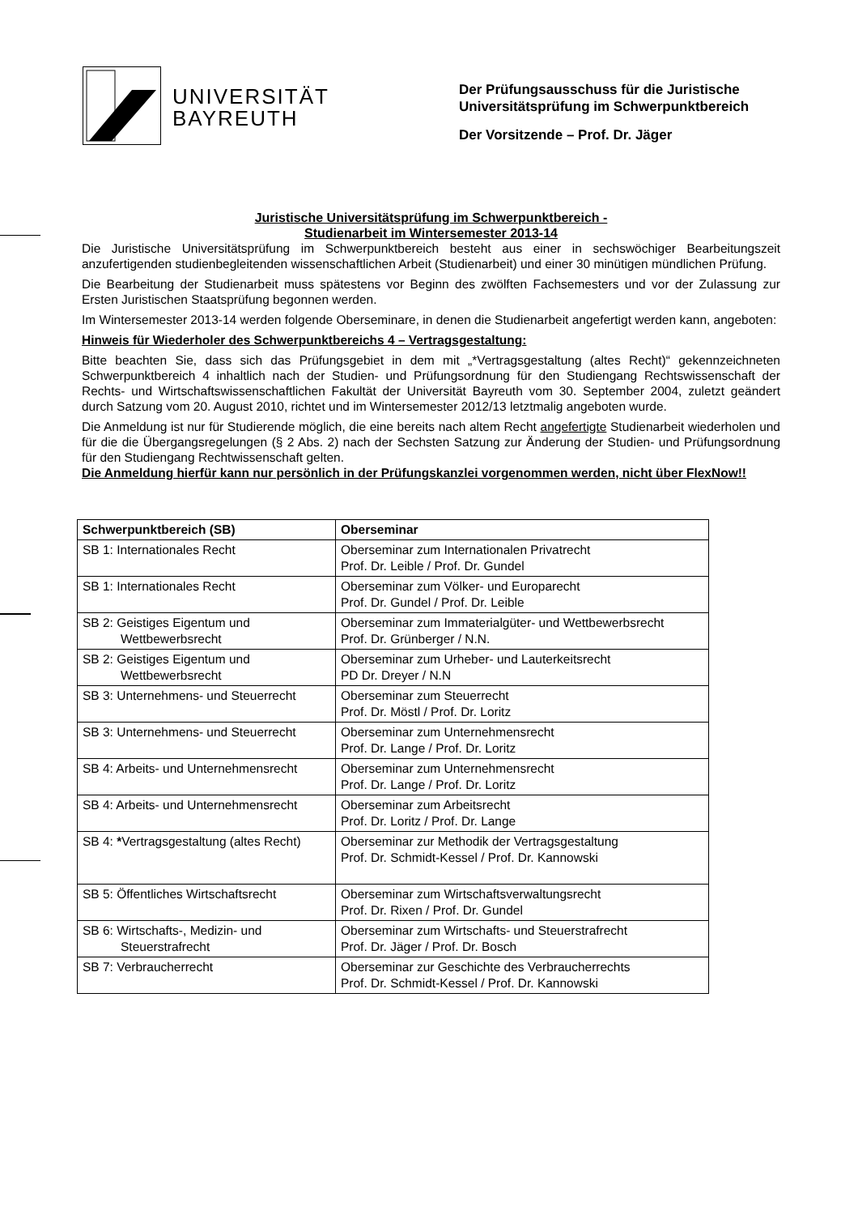UNIVERSITÄT
BAYREUTH
Der Prüfungsausschuss für die Juristische
Universitätsprüfung im Schwerpunktbereich
Der Vorsitzende – Prof. Dr. Jäger
Juristische Universitätsprüfung im Schwerpunktbereich -
Studienarbeit im Wintersemester 2013-14
Die Juristische Universitätsprüfung im Schwerpunktbereich besteht aus einer in sechswöchiger Bearbeitungszeit anzufertigenden studienbegleitenden wissenschaftlichen Arbeit (Studienarbeit) und einer 30 minütigen mündlichen Prüfung.
Die Bearbeitung der Studienarbeit muss spätestens vor Beginn des zwölften Fachsemesters und vor der Zulassung zur Ersten Juristischen Staatsprüfung begonnen werden.
Im Wintersemester 2013-14 werden folgende Oberseminare, in denen die Studienarbeit angefertigt werden kann, angeboten:
Hinweis für Wiederholer des Schwerpunktbereichs 4 – Vertragsgestaltung:
Bitte beachten Sie, dass sich das Prüfungsgebiet in dem mit „*Vertragsgestaltung (altes Recht)“ gekennzeichneten Schwerpunktbereich 4 inhaltlich nach der Studien- und Prüfungsordnung für den Studiengang Rechtswissenschaft der Rechts- und Wirtschaftswissenschaftlichen Fakultät der Universität Bayreuth vom 30. September 2004, zuletzt geändert durch Satzung vom 20. August 2010, richtet und im Wintersemester 2012/13 letztmalig angeboten wurde.
Die Anmeldung ist nur für Studierende möglich, die eine bereits nach altem Recht angefertigte Studienarbeit wiederholen und für die die Übergangsregelungen (§ 2 Abs. 2) nach der Sechsten Satzung zur Änderung der Studien- und Prüfungsordnung für den Studiengang Rechtwissenschaft gelten.
Die Anmeldung hierfür kann nur persönlich in der Prüfungskanzlei vorgenommen werden, nicht über FlexNow!!
| Schwerpunktbereich (SB) | Oberseminar |
| --- | --- |
| SB 1: Internationales Recht | Oberseminar zum Internationalen Privatrecht Prof. Dr. Leible / Prof. Dr. Gundel |
| SB 1: Internationales Recht | Oberseminar zum Völker- und Europarecht Prof. Dr. Gundel / Prof. Dr. Leible |
| SB 2: Geistiges Eigentum und Wettbewerbsrecht | Oberseminar zum Immaterialgüter- und Wettbewerbsrecht Prof. Dr. Grünberger / N.N. |
| SB 2: Geistiges Eigentum und Wettbewerbsrecht | Oberseminar zum Urheber- und Lauterkeitsrecht PD Dr. Dreyer / N.N |
| SB 3: Unternehmens- und Steuerrecht | Oberseminar zum Steuerrecht Prof. Dr. Möstl / Prof. Dr. Loritz |
| SB 3: Unternehmens- und Steuerrecht | Oberseminar zum Unternehmensrecht Prof. Dr. Lange / Prof. Dr. Loritz |
| SB 4: Arbeits- und Unternehmensrecht | Oberseminar zum Unternehmensrecht Prof. Dr. Lange / Prof. Dr. Loritz |
| SB 4: Arbeits- und Unternehmensrecht | Oberseminar zum Arbeitsrecht Prof. Dr. Loritz / Prof. Dr. Lange |
| SB 4: * Vertragsgestaltung (altes Recht) | Oberseminar zur Methodik der Vertragsgestaltung Prof. Dr. Schmidt-Kessel / Prof. Dr. Kannowski |
| SB 5: Öffentliches Wirtschaftsrecht | Oberseminar zum Wirtschaftsverwaltungsrecht Prof. Dr. Rixen / Prof. Dr. Gundel |
| SB 6: Wirtschafts-, Medizin- und Steuerstrafrecht | Oberseminar zum Wirtschafts- und Steuerstrafrecht Prof. Dr. Jäger / Prof. Dr. Bosch |
| SB 7: Verbraucherrecht | Oberseminar zur Geschichte des Verbraucherrechts Prof. Dr. Schmidt-Kessel / Prof. Dr. Kannowski |